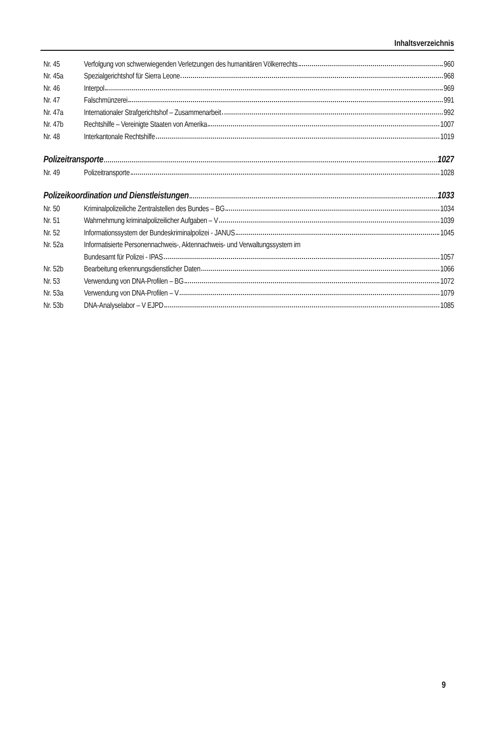Inhaltsverzeichnis
Nr. 45 Verfolgung von schwerwiegenden Verletzungen des humanitären Völkerrechts 960
Nr. 45a Spezialgerichtshof für Sierra Leone 968
Nr. 46 Interpol 969
Nr. 47 Falschmünzerei 991
Nr. 47a Internationaler Strafgerichtshof – Zusammenarbeit 992
Nr. 47b Rechtshilfe – Vereinigte Staaten von Amerika 1007
Nr. 48 Interkantonale Rechtshilfe 1019
Polizeitransporte 1027
Nr. 49 Polizeitransporte 1028
Polizeikoordination und Dienstleistungen 1033
Nr. 50 Kriminalpolizeiliche Zentralstellen des Bundes – BG 1034
Nr. 51 Wahrnehmung kriminalpolizeilicher Aufgaben – V 1039
Nr. 52 Informationssystem der Bundeskriminalpolizei - JANUS 1045
Nr. 52a Informatisierte Personennachweis-, Aktennachweis- und Verwaltungssystem im
Bundesamt für Polizei - IPAS 1057
Nr. 52b Bearbeitung erkennungsdienstlicher Daten 1066
Nr. 53 Verwendung von DNA-Profilen – BG 1072
Nr. 53a Verwendung von DNA-Profilen – V 1079
Nr. 53b DNA-Analyselabor – V EJPD 1085
9